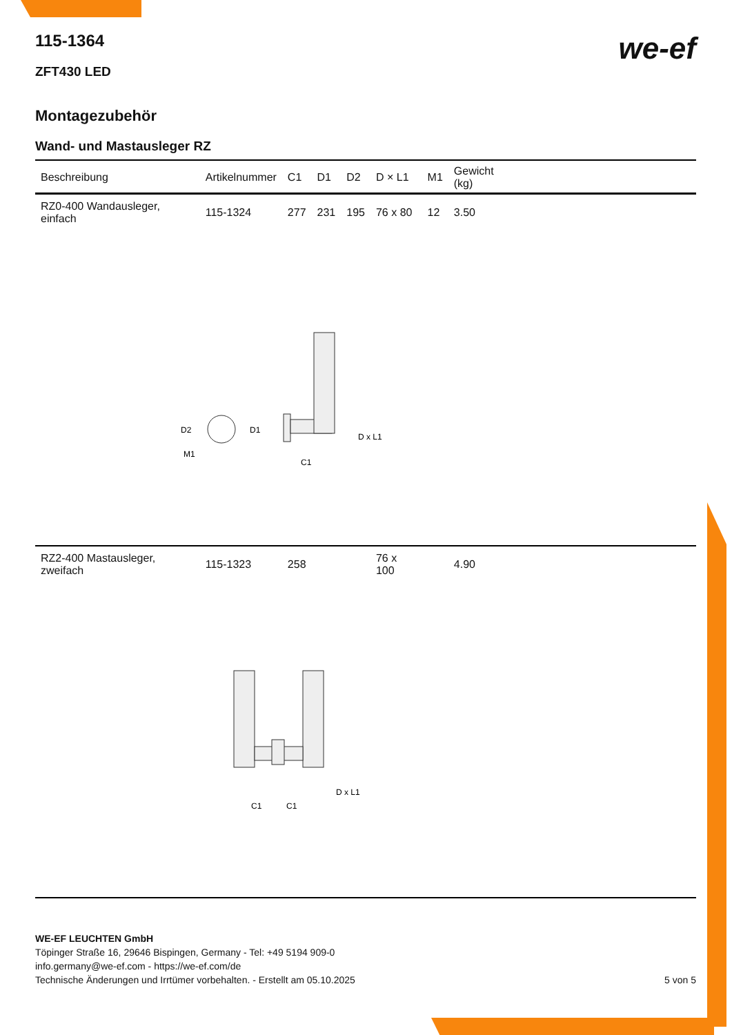we-ef
115-1364
ZFT430 LED
Montagezubehör
Wand- und Mastausleger RZ
| Beschreibung | Artikelnummer | C1 | D1 | D2 | D × L1 | M1 | Gewicht (kg) | |
| --- | --- | --- | --- | --- | --- | --- | --- | --- |
| RZ0-400 Wandausleger, einfach | 115-1324 | 277 | 231 | 195 | 76 x 80 | 12 | 3.50 | |
| D2 D1 M1 D x L1 C1 | | | | | | | | |
| RZ2-400 Mastausleger, zweifach | 115-1323 | 258 | | | 76 x 100 | | 4.90 | |
| D x L1 C1 C1 | | | | | | | | |
WE-EF LEUCHTEN GmbH
Töpinger Straße 16, 29646 Bispingen, Germany - Tel: +49 5194 909-0
info.germany@we-ef.com - https://we-ef.com/de
Technische Änderungen und Irrtümer vorbehalten. - Erstellt am 05.10.2025 5 von 5